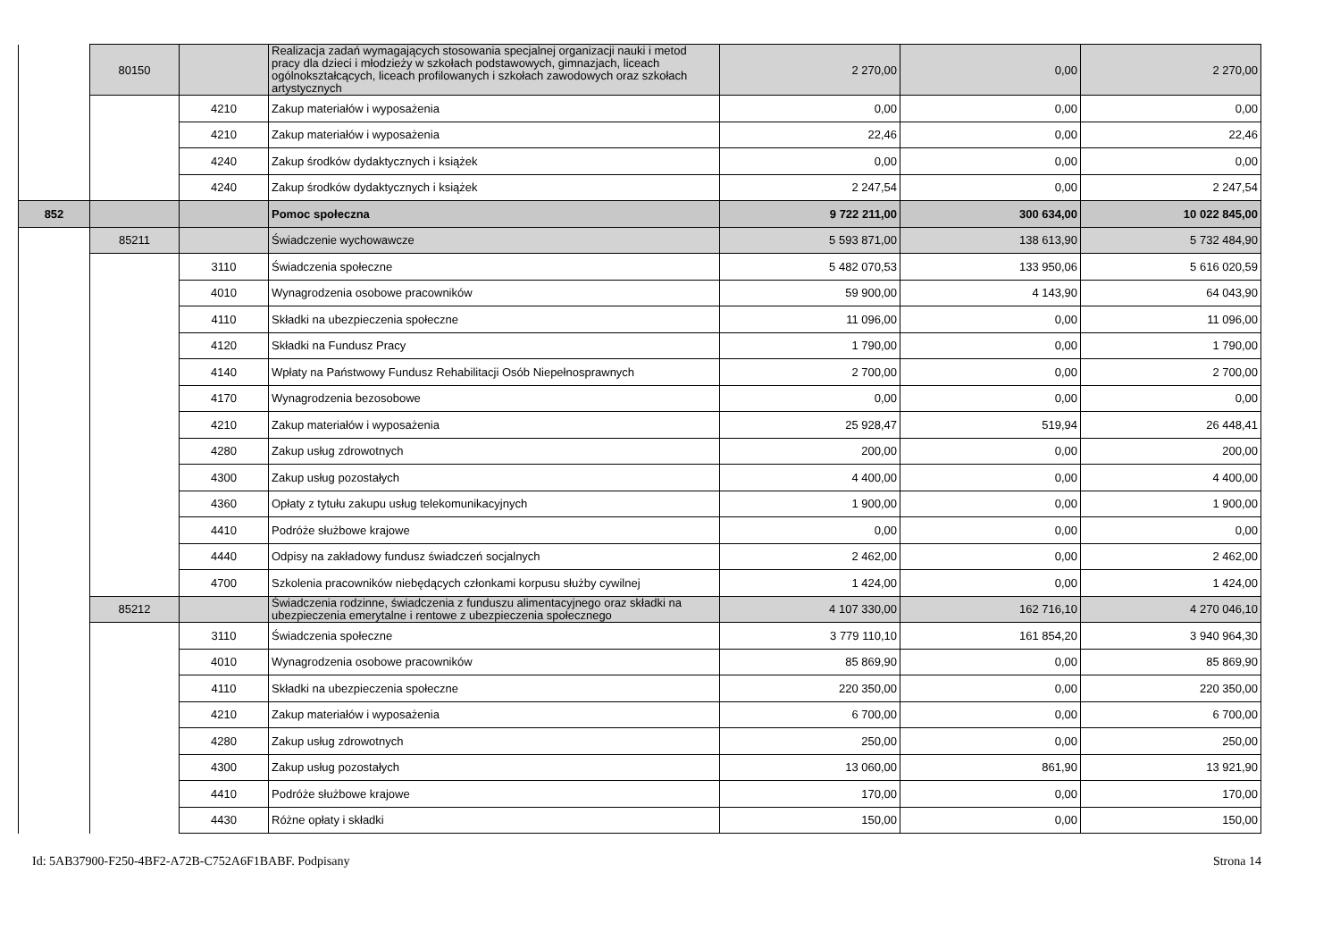| | 80150 | | Realizacja zadań wymagających stosowania specjalnej organizacji nauki i metod pracy dla dzieci i młodzieży w szkołach podstawowych, gimnazjach, liceach ogólnokształcących, liceach profilowanych i szkołach zawodowych oraz szkołach artystycznych | 2 270,00 | 0,00 | 2 270,00 |
| | | 4210 | Zakup materiałów i wyposażenia | 0,00 | 0,00 | 0,00 |
| | | 4210 | Zakup materiałów i wyposażenia | 22,46 | 0,00 | 22,46 |
| | | 4240 | Zakup środków dydaktycznych i książek | 0,00 | 0,00 | 0,00 |
| | | 4240 | Zakup środków dydaktycznych i książek | 2 247,54 | 0,00 | 2 247,54 |
| 852 | | | Pomoc społeczna | 9 722 211,00 | 300 634,00 | 10 022 845,00 |
| | 85211 | | Świadczenie wychowawcze | 5 593 871,00 | 138 613,90 | 5 732 484,90 |
| | | 3110 | Świadczenia społeczne | 5 482 070,53 | 133 950,06 | 5 616 020,59 |
| | | 4010 | Wynagrodzenia osobowe pracowników | 59 900,00 | 4 143,90 | 64 043,90 |
| | | 4110 | Składki na ubezpieczenia społeczne | 11 096,00 | 0,00 | 11 096,00 |
| | | 4120 | Składki na Fundusz Pracy | 1 790,00 | 0,00 | 1 790,00 |
| | | 4140 | Wpłaty na Państwowy Fundusz Rehabilitacji Osób Niepełnosprawnych | 2 700,00 | 0,00 | 2 700,00 |
| | | 4170 | Wynagrodzenia bezosobowe | 0,00 | 0,00 | 0,00 |
| | | 4210 | Zakup materiałów i wyposażenia | 25 928,47 | 519,94 | 26 448,41 |
| | | 4280 | Zakup usług zdrowotnych | 200,00 | 0,00 | 200,00 |
| | | 4300 | Zakup usług pozostałych | 4 400,00 | 0,00 | 4 400,00 |
| | | 4360 | Opłaty z tytułu zakupu usług telekomunikacyjnych | 1 900,00 | 0,00 | 1 900,00 |
| | | 4410 | Podróże służbowe krajowe | 0,00 | 0,00 | 0,00 |
| | | 4440 | Odpisy na zakładowy fundusz świadczeń socjalnych | 2 462,00 | 0,00 | 2 462,00 |
| | | 4700 | Szkolenia pracowników niebędących członkami korpusu służby cywilnej | 1 424,00 | 0,00 | 1 424,00 |
| | 85212 | | Świadczenia rodzinne, świadczenia z funduszu alimentacyjnego oraz składki na ubezpieczenia emerytalne i rentowe z ubezpieczenia społecznego | 4 107 330,00 | 162 716,10 | 4 270 046,10 |
| | | 3110 | Świadczenia społeczne | 3 779 110,10 | 161 854,20 | 3 940 964,30 |
| | | 4010 | Wynagrodzenia osobowe pracowników | 85 869,90 | 0,00 | 85 869,90 |
| | | 4110 | Składki na ubezpieczenia społeczne | 220 350,00 | 0,00 | 220 350,00 |
| | | 4210 | Zakup materiałów i wyposażenia | 6 700,00 | 0,00 | 6 700,00 |
| | | 4280 | Zakup usług zdrowotnych | 250,00 | 0,00 | 250,00 |
| | | 4300 | Zakup usług pozostałych | 13 060,00 | 861,90 | 13 921,90 |
| | | 4410 | Podróże służbowe krajowe | 170,00 | 0,00 | 170,00 |
| | | 4430 | Różne opłaty i składki | 150,00 | 0,00 | 150,00 |
Id: 5AB37900-F250-4BF2-A72B-C752A6F1BABF. Podpisany Strona 14